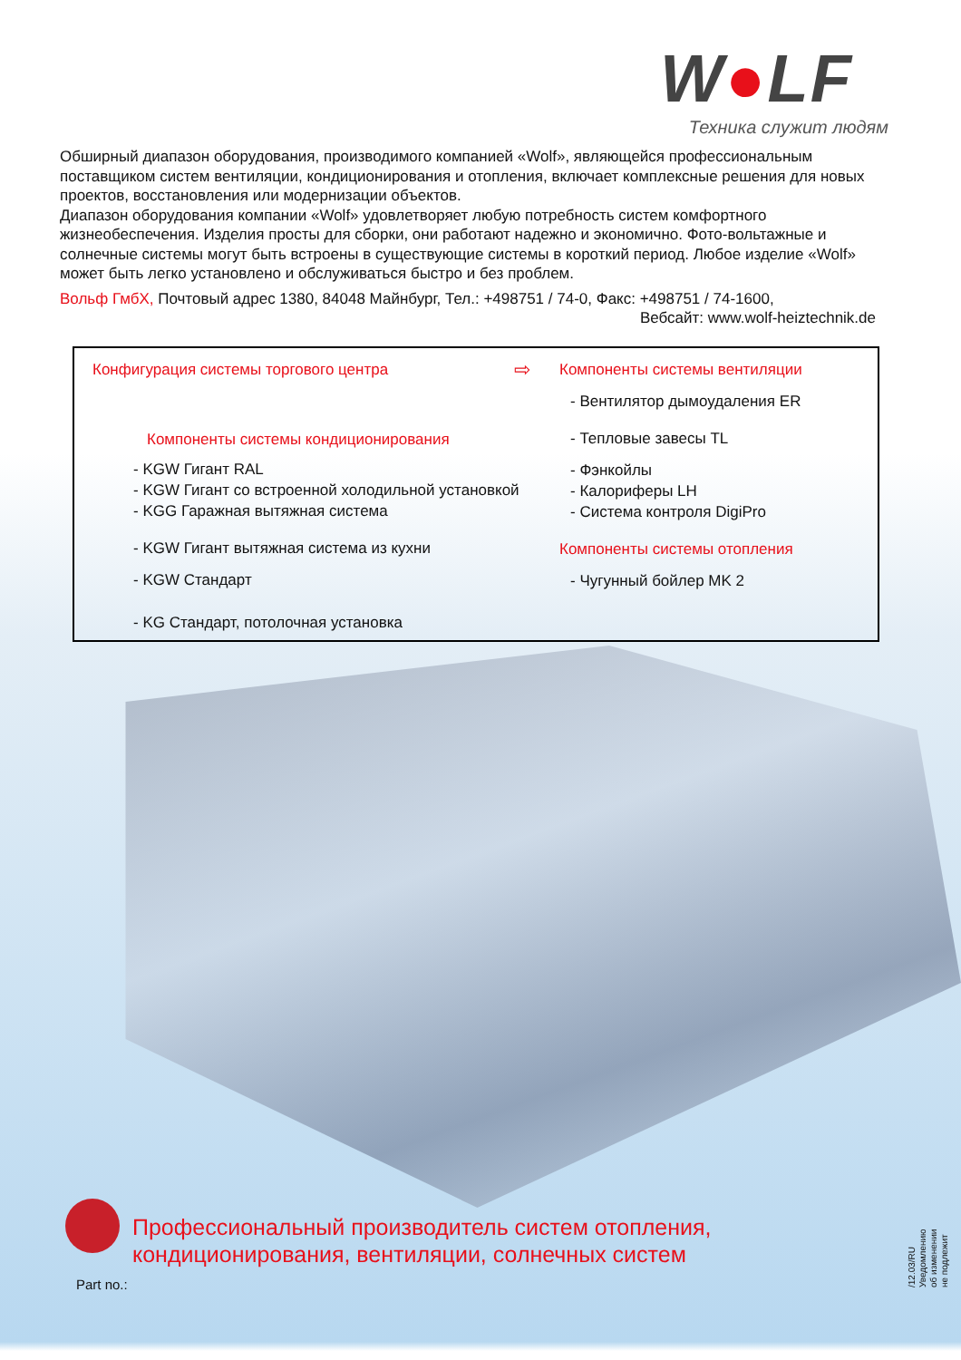W●LF
Техника служит людям
Обширный диапазон оборудования, производимого компанией «Wolf», являющейся профессиональным поставщиком систем вентиляции, кондиционирования и отопления, включает комплексные решения для новых проектов, восстановления или модернизации объектов.
Диапазон оборудования компании «Wolf» удовлетворяет любую потребность систем комфортного жизнеобеспечения. Изделия просты для сборки, они работают надежно и экономично. Фото-вольтажные и солнечные системы могут быть встроены в существующие системы в короткий период. Любое изделие «Wolf» может быть легко установлено и обслуживаться быстро и без проблем.
Вольф ГмбХ, Почтовый адрес 1380, 84048 Майнбург, Тел.: +498751 / 74-0, Факс: +498751 / 74-1600,
Вебсайт: www.wolf-heiztechnik.de
Конфигурация системы торгового центра
Компоненты системы кондиционирования
- KGW Гигант RAL
- KGW Гигант со встроенной холодильной установкой
- KGG Гаражная вытяжная система
- KGW Гигант вытяжная система из кухни
- KGW Стандарт
- KG Стандарт, потолочная установка
⇨
Компоненты системы вентиляции
- Вентилятор дымоудаления ER
- Тепловые завесы TL
- Фэнкойлы
- Калориферы LH
- Система контроля DigiPro
Компоненты системы отопления
- Чугунный бойлер MK 2
Профессиональный производитель систем отопления,
кондиционирования, вентиляции, солнечных систем
Part no.:
/12.03/RU
Уведомлению об изменении не подлежит